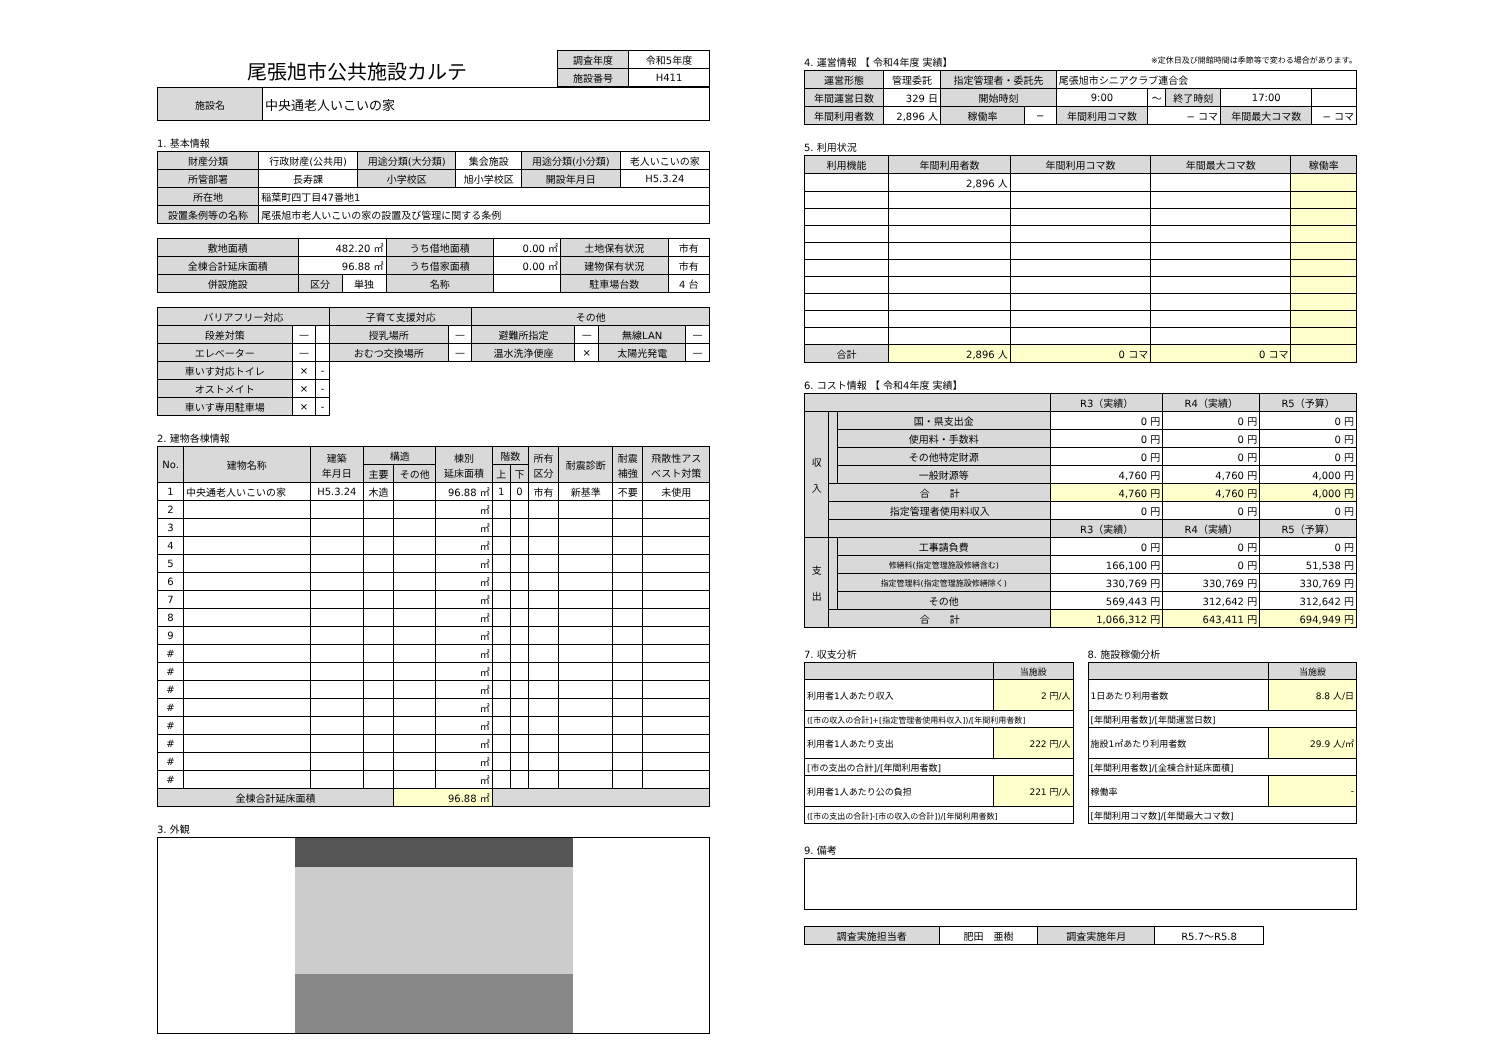尾張旭市公共施設カルテ
| 調査年度 | 令和5年度 |
| 施設番号 | H411 |
| 施設名 | 中央通老人いこいの家 |
1. 基本情報
| 財産分類 | 行政財産(公共用) | 用途分類(大分類) | 集会施設 | 用途分類(小分類) | 老人いこいの家 |
| 所管部署 | 長寿課 | 小学校区 | 旭小学校区 | 開設年月日 | H5.3.24 |
| 所在地 | 稲葉町四丁目47番地1 | | | | |
| 設置条例等の名称 | 尾張旭市老人いこいの家の設置及び管理に関する条例 | | | | |
| 敷地面積 | 482.20 ㎡ | | うち借地面積 | 0.00 ㎡ | 土地保有状況 | 市有 |
| 全棟合計延床面積 | 96.88 ㎡ | | うち借家面積 | 0.00 ㎡ | 建物保有状況 | 市有 |
| 併設施設 | 区分 | 単独 | 名称 | | 駐車場台数 | 4 台 |
| バリアフリー対応 | | | 子育て支援対応 | | その他 | | | |
| 段差対策 | — | | 授乳場所 | — | 避難所指定 | — | 無線LAN | — |
| エレベーター | — | | おむつ交換場所 | — | 温水洗浄便座 | × | 太陽光発電 | — |
| 車いす対応トイレ | × | - | | | | | | |
| オストメイト | × | - | | | | | | |
| 車いす専用駐車場 | × | - | | | | | | |
2. 建物各棟情報
| No. | 建物名称 | 建築 年月日 | 構造 | | 棟別 延床面積 | 階数 | | 所有 区分 | 耐震診断 | 耐震 補強 | 飛散性アス ベスト対策 |
| | | | 主要 | その他 | | 上 | 下 | | | | |
| 1 | 中央通老人いこいの家 | H5.3.24 | 木造 | | 96.88 ㎡ | 1 | 0 | 市有 | 新基準 | 不要 | 未使用 |
| 2 | | | | | ㎡ | | | | | | |
| 3 | | | | | ㎡ | | | | | | |
| 4 | | | | | ㎡ | | | | | | |
| 5 | | | | | ㎡ | | | | | | |
| 6 | | | | | ㎡ | | | | | | |
| 7 | | | | | ㎡ | | | | | | |
| 8 | | | | | ㎡ | | | | | | |
| 9 | | | | | ㎡ | | | | | | |
| # | | | | | ㎡ | | | | | | |
| # | | | | | ㎡ | | | | | | |
| # | | | | | ㎡ | | | | | | |
| # | | | | | ㎡ | | | | | | |
| # | | | | | ㎡ | | | | | | |
| # | | | | | ㎡ | | | | | | |
| # | | | | | ㎡ | | | | | | |
| # | | | | | ㎡ | | | | | | |
| 全棟合計延床面積 | | | | 96.88 ㎡ | | | | | | | |
3. 外観
4. 運営情報 【 令和4年度 実績】 ※定休日及び開館時間は季節等で変わる場合があります。
| 運営形態 | 管理委託 | 指定管理者・委託先 | | 尾張旭市シニアクラブ連合会 | | | | |
| 年間運営日数 | 329 日 | 開始時刻 | | 9:00 | 〜 | 終了時刻 | 17:00 | |
| 年間利用者数 | 2,896 人 | 稼働率 | − | 年間利用コマ数 | − コマ | | 年間最大コマ数 | − コマ |
5. 利用状況
| 利用機能 | 年間利用者数 | 年間利用コマ数 | 年間最大コマ数 | 稼働率 |
| | 2,896 人 | | | |
| 合計 | 2,896 人 | 0 コマ | 0 コマ | |
6. コスト情報 【 令和4年度 実績】
| | | | R3（実績） | R4（実績） | R5（予算） |
| 収 入 | | 国・県支出金 | 0 円 | 0 円 | 0 円 |
| | | 使用料・手数料 | 0 円 | 0 円 | 0 円 |
| | | その他特定財源 | 0 円 | 0 円 | 0 円 |
| | | 一般財源等 | 4,760 円 | 4,760 円 | 4,000 円 |
| | 合 計 | | 4,760 円 | 4,760 円 | 4,000 円 |
| | 指定管理者使用料収入 | | 0 円 | 0 円 | 0 円 |
| | | | R3（実績） | R4（実績） | R5（予算） |
| 支 出 | | 工事請負費 | 0 円 | 0 円 | 0 円 |
| | | 修繕料(指定管理施設修繕含む) | 166,100 円 | 0 円 | 51,538 円 |
| | | 指定管理料(指定管理施設修繕除く) | 330,769 円 | 330,769 円 | 330,769 円 |
| | | その他 | 569,443 円 | 312,642 円 | 312,642 円 |
| | 合 計 | | 1,066,312 円 | 643,411 円 | 694,949 円 |
7. 収支分析
| | 当施設 |
| 利用者1人あたり収入 | 2 円/人 |
| ([市の収入の合計]+[指定管理者使用料収入])/[年間利用者数] | |
| 利用者1人あたり支出 | 222 円/人 |
| [市の支出の合計]/[年間利用者数] | |
| 利用者1人あたり公の負担 | 221 円/人 |
| ([市の支出の合計]-[市の収入の合計])/[年間利用者数] | |
8. 施設稼働分析
| | 当施設 |
| 1日あたり利用者数 | 8.8 人/日 |
| [年間利用者数]/[年間運営日数] | |
| 施設1㎡あたり利用者数 | 29.9 人/㎡ |
| [年間利用者数]/[全棟合計延床面積] | |
| 稼働率 | - |
| [年間利用コマ数]/[年間最大コマ数] | |
9. 備考
| 調査実施担当者 | 肥田 亜樹 | 調査実施年月 | R5.7〜R5.8 |